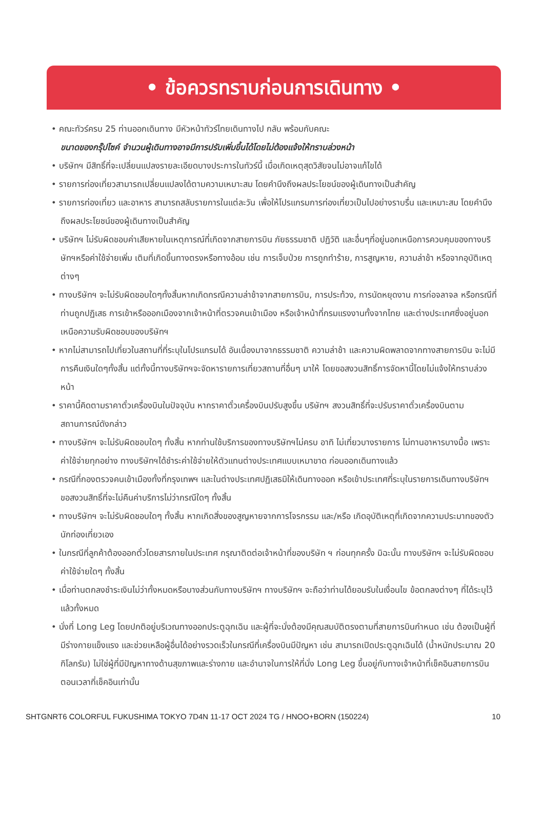• ข้อควรทราบก่อนการเดินทาง •
• คณะทัวร์ครบ 25 ท่านออกเดินทาง มีหัวหน้าทัวร์ไทยเดินทางไป กลับ พร้อมกับคณะ
ขนาดของกรุ๊ปไซค์ จำนวนผู้เดินทางอาจมีการปรับเพิ่มขึ้นได้โดยไม่ต้องแจ้งให้ทราบล่วงหน้า
• บริษัทฯ มีสิทธิ์ที่จะเปลี่ยนแปลงรายละเอียดบางประการในทัวร์นี้ เมื่อเกิดเหตุสุดวิสัยจนไม่อาจแก้ไขได้
• รายการท่องเที่ยวสามารถเปลี่ยนแปลงได้ตามความเหมาะสม โดยคำนึงถึงผลประโยชน์ของผู้เดินทางเป็นสำคัญ
• รายการท่องเที่ยว และอาหาร สามารถสลับรายการในแต่ละวัน เพื่อให้โปรแกรมการท่องเที่ยวเป็นไปอย่างราบรื่น และเหมาะสม โดยคำนึงถึงผลประโยชน์ของผู้เดินทางเป็นสำคัญ
• บริษัทฯ ไม่รับผิดชอบค่าเสียหายในเหตุการณ์ที่เกิดจากสายการบิน ภัยธรรมชาติ ปฏิวัติ และอื่นๆที่อยู่นอกเหนือการควบคุมของทางบริษัทฯหรือค่าใช้จ่ายเพิ่ม เติมที่เกิดขึ้นทางตรงหรือทางอ้อม เช่น การเจ็บป่วย การถูกทำร้าย, การสูญหาย, ความล่าช้า หรือจากอุบัติเหตุต่างๆ
• ทางบริษัทฯ จะไม่รับผิดชอบใดๆทั้งสิ้นหากเกิดกรณีความล่าช้าจากสายการบิน, การประท้วง, การนัดหยุดงาน การก่อจลาจล หรือกรณีที่ท่านถูกปฏิเสธ การเข้าหรือออกเมืองจากเจ้าหน้าที่ตรวจคนเข้าเมือง หรือเจ้าหน้าที่กรมแรงงานทั้งจากไทย และต่างประเทศซึ่งอยู่นอกเหนือความรับผิดชอบของบริษัทฯ
• หากไม่สามารถไปเที่ยวในสถานที่ที่ระบุในโปรแกรมได้ อันเนื่องมาจากธรรมชาติ ความล่าช้า และความผิดพลาดจากทางสายการบิน จะไม่มีการคืนเงินใดๆทั้งสิ้น แต่ทั้งนี้ทางบริษัทฯจะจัดหารายการเที่ยวสถานที่อื่นๆ มาให้ โดยขอสงวนสิทธิ์การจัดหานี้โดยไม่แจ้งให้ทราบล่วงหน้า
• ราคานี้คิดตามราคาตั๋วเครื่องบินในปัจจุบัน หากราคาตั๋วเครื่องบินปรับสูงขึ้น บริษัทฯ สงวนสิทธิ์ที่จะปรับราคาตั๋วเครื่องบินตามสถานการณ์ดังกล่าว
• ทางบริษัทฯ จะไม่รับผิดชอบใดๆ ทั้งสิ้น หากท่านใช้บริการของทางบริษัทฯไม่ครบ อาทิ ไม่เที่ยวบางรายการ ไม่ทานอาหารบางมื้อ เพราะค่าใช้จ่ายทุกอย่าง ทางบริษัทฯได้ชำระค่าใช้จ่ายให้ตัวแทนต่างประเทศแบบเหมาขาด ก่อนออกเดินทางแล้ว
• กรณีที่กองตรวจคนเข้าเมืองทั้งที่กรุงเทพฯ และในต่างประเทศปฏิเสธมิให้เดินทางออก หรือเข้าประเทศที่ระบุในรายการเดินทางบริษัทฯ ขอสงวนสิทธิ์ที่จะไม่คืนค่าบริการไม่ว่ากรณีใดๆ ทั้งสิ้น
• ทางบริษัทฯ จะไม่รับผิดชอบใดๆ ทั้งสิ้น หากเกิดสิ่งของสูญหายจากการโจรกรรม และ/หรือ เกิดอุบัติเหตุที่เกิดจากความประมาทของตัวนักท่องเที่ยวเอง
• ในกรณีที่ลูกค้าต้องออกตั๋วโดยสารภายในประเทศ กรุณาติดต่อเจ้าหน้าที่ของบริษัท ฯ ก่อนทุกครั้ง มิฉะนั้น ทางบริษัทฯ จะไม่รับผิดชอบค่าใช้จ่ายใดๆ ทั้งสิ้น
• เมื่อท่านตกลงชำระเงินไม่ว่าทั้งหมดหรือบางส่วนกับทางบริษัทฯ ทางบริษัทฯ จะถือว่าท่านได้ยอมรับในเงื่อนไข ข้อตกลงต่างๆ ที่ได้ระบุไว้แล้วทั้งหมด
• นั่งที่ Long Leg โดยปกติอยู่บริเวณทางออกประตูฉุกเฉิน และผู้ที่จะนั่งต้องมีคุณสมบัติตรงตามที่สายการบินกำหนด เช่น ต้องเป็นผู้ที่มีร่างกายแข็งแรง และช่วยเหลือผู้อื่นได้อย่างรวดเร็วในกรณีที่เครื่องบินมีปัญหา เช่น สามารถเปิดประตูฉุกเฉินได้ (น้ำหนักประมาณ 20 กิโลกรัม) ไม่ใช่ผู้ที่มีปัญหาทางด้านสุขภาพและร่างกาย และอำนาจในการให้ที่นั่ง Long Leg ขึ้นอยู่กับทางเจ้าหน้าที่เช็คอินสายการบินตอนเวลาที่เช็คอินเท่านั้น
SHTGNRT6 COLORFUL FUKUSHIMA TOKYO 7D4N 11-17 OCT 2024 TG / HNOO+BORN (150224) 10